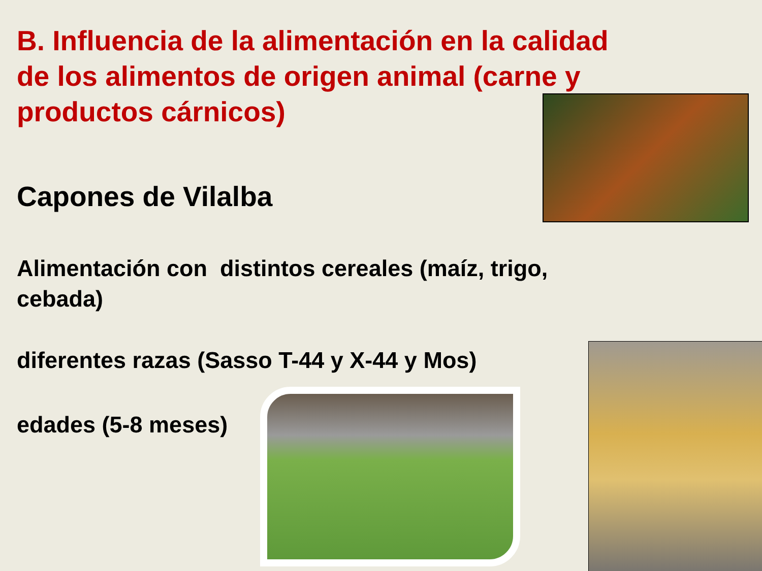B. Influencia de la alimentación en la calidad de los alimentos de origen animal (carne y productos cárnicos)
Capones de Vilalba
Alimentación con distintos cereales (maíz, trigo, cebada)
diferentes razas (Sasso T-44 y X-44 y Mos)
edades (5-8 meses)